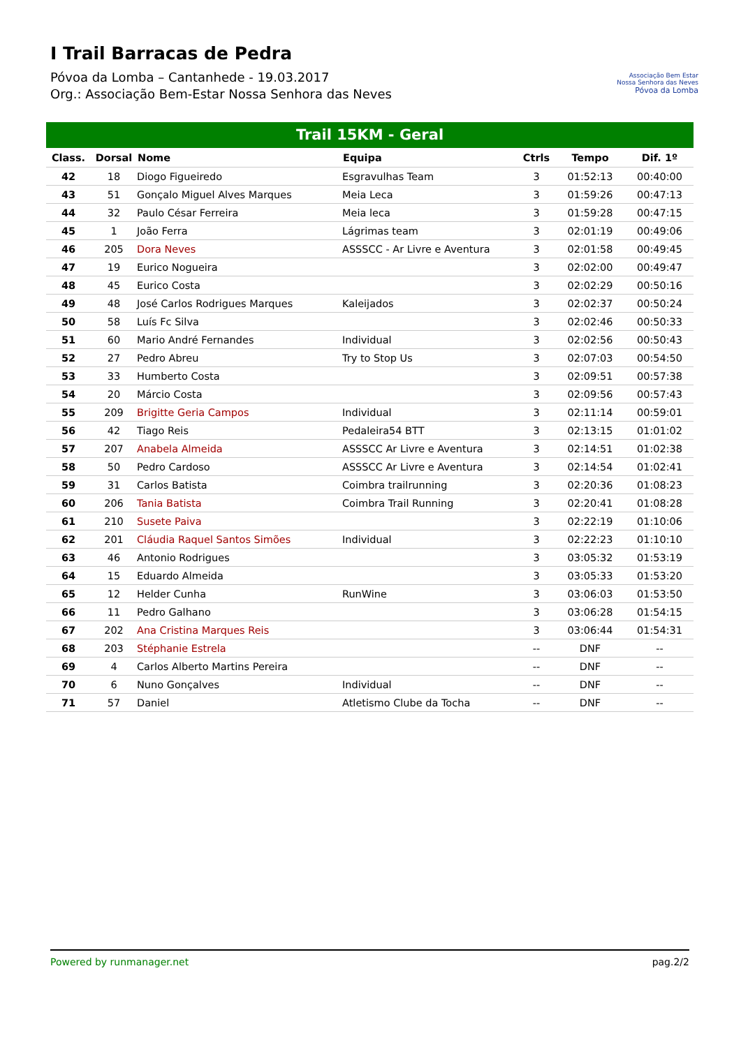I Trail Barracas de Pedra
Póvoa da Lomba – Cantanhede - 19.03.2017
Org.: Associação Bem-Estar Nossa Senhora das Neves
Associação Bem Estar
Nossa Senhora das Neves
Póvoa da Lomba
Trail 15KM - Geral
| Class. | Dorsal | Nome | Equipa | Ctrls | Tempo | Dif. 1º |
| --- | --- | --- | --- | --- | --- | --- |
| 42 | 18 | Diogo Figueiredo | Esgravulhas Team | 3 | 01:52:13 | 00:40:00 |
| 43 | 51 | Gonçalo Miguel Alves Marques | Meia Leca | 3 | 01:59:26 | 00:47:13 |
| 44 | 32 | Paulo César Ferreira | Meia leca | 3 | 01:59:28 | 00:47:15 |
| 45 | 1 | João Ferra | Lágrimas team | 3 | 02:01:19 | 00:49:06 |
| 46 | 205 | Dora Neves | ASSSCC - Ar Livre e Aventura | 3 | 02:01:58 | 00:49:45 |
| 47 | 19 | Eurico Nogueira | | 3 | 02:02:00 | 00:49:47 |
| 48 | 45 | Eurico Costa | | 3 | 02:02:29 | 00:50:16 |
| 49 | 48 | José Carlos Rodrigues Marques | Kaleijados | 3 | 02:02:37 | 00:50:24 |
| 50 | 58 | Luís Fc Silva | | 3 | 02:02:46 | 00:50:33 |
| 51 | 60 | Mario André Fernandes | Individual | 3 | 02:02:56 | 00:50:43 |
| 52 | 27 | Pedro Abreu | Try to Stop Us | 3 | 02:07:03 | 00:54:50 |
| 53 | 33 | Humberto Costa | | 3 | 02:09:51 | 00:57:38 |
| 54 | 20 | Márcio Costa | | 3 | 02:09:56 | 00:57:43 |
| 55 | 209 | Brigitte Geria Campos | Individual | 3 | 02:11:14 | 00:59:01 |
| 56 | 42 | Tiago Reis | Pedaleira54 BTT | 3 | 02:13:15 | 01:01:02 |
| 57 | 207 | Anabela Almeida | ASSSCC Ar Livre e Aventura | 3 | 02:14:51 | 01:02:38 |
| 58 | 50 | Pedro Cardoso | ASSSCC Ar Livre e Aventura | 3 | 02:14:54 | 01:02:41 |
| 59 | 31 | Carlos Batista | Coimbra trailrunning | 3 | 02:20:36 | 01:08:23 |
| 60 | 206 | Tania Batista | Coimbra Trail Running | 3 | 02:20:41 | 01:08:28 |
| 61 | 210 | Susete Paiva | | 3 | 02:22:19 | 01:10:06 |
| 62 | 201 | Cláudia Raquel Santos Simões | Individual | 3 | 02:22:23 | 01:10:10 |
| 63 | 46 | Antonio Rodrigues | | 3 | 03:05:32 | 01:53:19 |
| 64 | 15 | Eduardo Almeida | | 3 | 03:05:33 | 01:53:20 |
| 65 | 12 | Helder Cunha | RunWine | 3 | 03:06:03 | 01:53:50 |
| 66 | 11 | Pedro Galhano | | 3 | 03:06:28 | 01:54:15 |
| 67 | 202 | Ana Cristina Marques Reis | | 3 | 03:06:44 | 01:54:31 |
| 68 | 203 | Stéphanie Estrela | | -- | DNF | -- |
| 69 | 4 | Carlos Alberto Martins Pereira | | -- | DNF | -- |
| 70 | 6 | Nuno Gonçalves | Individual | -- | DNF | -- |
| 71 | 57 | Daniel | Atletismo Clube da Tocha | -- | DNF | -- |
Powered by runmanager.net pag.2/2